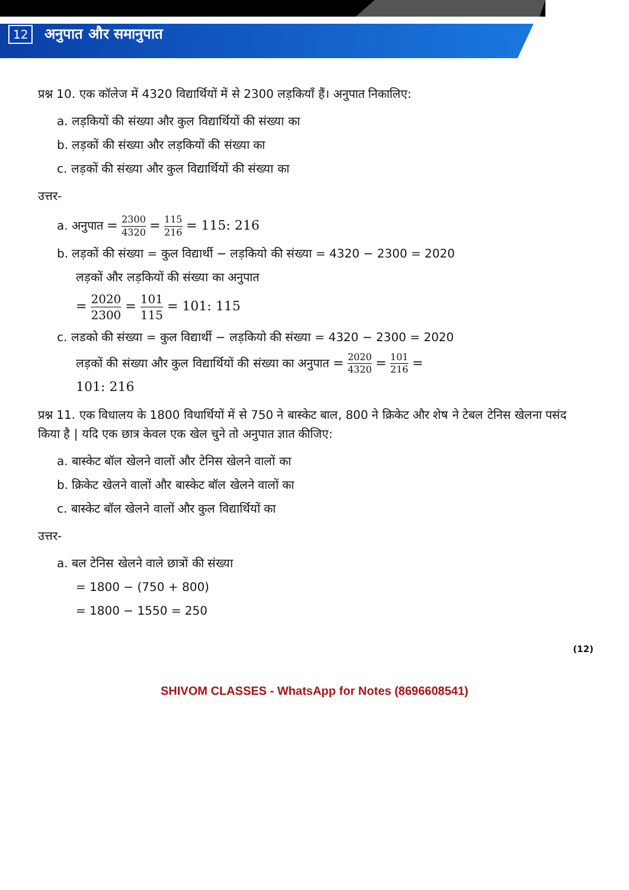12 अनुपात और समानुपात
प्रश्न 10. एक कॉलेज में 4320 विद्यार्थियों में से 2300 लड़कियाँ हैं। अनुपात निकालिए:
a. लड़कियों की संख्या और कुल विद्यार्थियों की संख्या का
b. लड़कों की संख्या और लड़कियों की संख्या का
c. लड़कों की संख्या और कुल विद्यार्थियों की संख्या का
उत्तर-
a. अनुपात = 2300 4320 = 115 216 = 115: 216
b. लड़कों की संख्या = कुल विद्यार्थी − लड़कियो की संख्या = 4320 − 2300 = 2020
लड़कों और लड़कियों की संख्या का अनुपात
= 2020 2300 = 101 115 = 101: 115
c. लडको की संख्या = कुल विद्यार्थी − लड़कियो की संख्या = 4320 − 2300 = 2020
लड़कों की संख्या और कुल विद्यार्थियों की संख्या का अनुपात = 2020 4320 = 101 216 =
101: 216
प्रश्न 11. एक विधालय के 1800 विधार्थियों में से 750 ने बास्केट बाल, 800 ने क्रिकेट और शेष ने टेबल टेनिस खेलना पसंद किया है | यदि एक छात्र केवल एक खेल चुने तो अनुपात ज्ञात कीजिए:
a. बास्केट बॉल खेलने वालों और टेनिस खेलने वालों का
b. क्रिकेट खेलने वालों और बास्केट बॉल खेलने वालों का
c. बास्केट बॉल खेलने वालों और कुल विद्यार्थियों का
उत्तर-
a. बल टेनिस खेलने वाले छात्रों की संख्या
= 1800 − (750 + 800)
= 1800 − 1550 = 250
(12)
SHIVOM CLASSES - WhatsApp for Notes (8696608541)